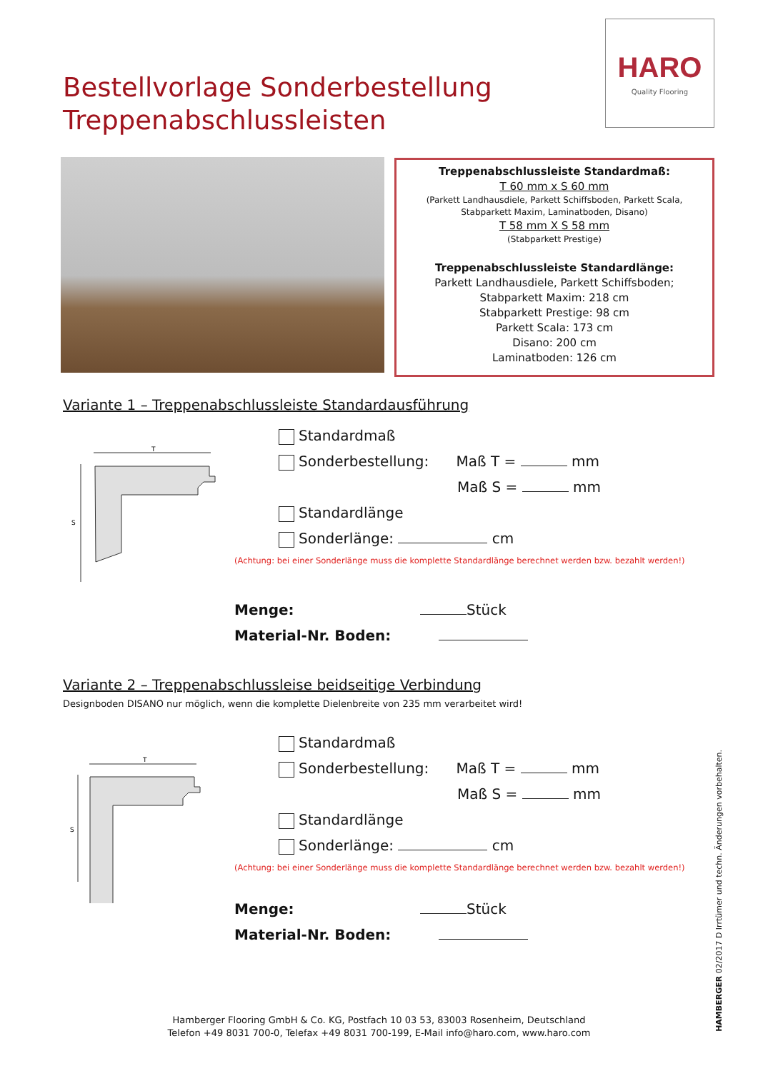Bestellvorlage Sonderbestellung
Treppenabschlussleisten
HARO
Quality Flooring
Treppenabschlussleiste Standardmaß:
T 60 mm x S 60 mm
(Parkett Landhausdiele, Parkett Schiffsboden, Parkett Scala,
Stabparkett Maxim, Laminatboden, Disano)
T 58 mm X S 58 mm
(Stabparkett Prestige)
Treppenabschlussleiste Standardlänge:
Parkett Landhausdiele, Parkett Schiffsboden;
Stabparkett Maxim: 218 cm
Stabparkett Prestige: 98 cm
Parkett Scala: 173 cm
Disano: 200 cm
Laminatboden: 126 cm
Variante 1 – Treppenabschlussleiste Standardausführung
T
S
Standardmaß
Sonderbestellung: Maß T = mm
Maß S = mm
Standardlänge
Sonderlänge: cm
(Achtung: bei einer Sonderlänge muss die komplette Standardlänge berechnet werden bzw. bezahlt werden!)
Menge: Stück
Material-Nr. Boden:
Variante 2 – Treppenabschlussleise beidseitige Verbindung
Designboden DISANO nur möglich, wenn die komplette Dielenbreite von 235 mm verarbeitet wird!
T
S
Standardmaß
Sonderbestellung: Maß T = mm
Maß S = mm
Standardlänge
Sonderlänge: cm
(Achtung: bei einer Sonderlänge muss die komplette Standardlänge berechnet werden bzw. bezahlt werden!)
Menge: Stück
Material-Nr. Boden:
HAMBERGER 02/2017 D Irrtümer und techn. Änderungen vorbehalten.
Hamberger Flooring GmbH & Co. KG, Postfach 10 03 53, 83003 Rosenheim, Deutschland
Telefon +49 8031 700-0, Telefax +49 8031 700-199, E-Mail info@haro.com, www.haro.com